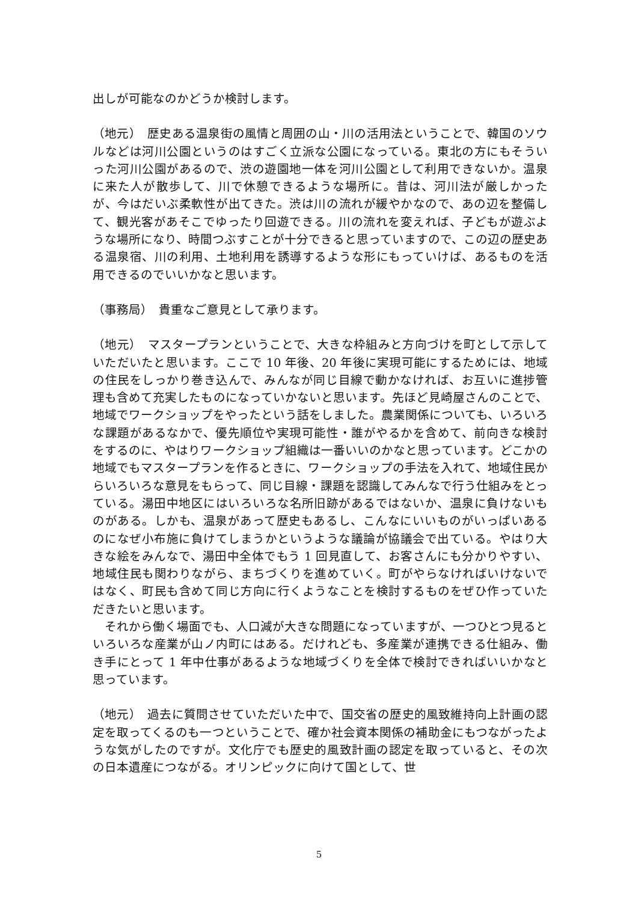出しが可能なのかどうか検討します。
（地元）　歴史ある温泉街の風情と周囲の山・川の活用法ということで、韓国のソウルなどは河川公園というのはすごく立派な公園になっている。東北の方にもそういった河川公園があるので、渋の遊園地一体を河川公園として利用できないか。温泉に来た人が散歩して、川で休憩できるような場所に。昔は、河川法が厳しかったが、今はだいぶ柔軟性が出てきた。渋は川の流れが緩やかなので、あの辺を整備して、観光客があそこでゆったり回遊できる。川の流れを変えれば、子どもが遊ぶような場所になり、時間つぶすことが十分できると思っていますので、この辺の歴史ある温泉宿、川の利用、土地利用を誘導するような形にもっていけば、あるものを活用できるのでいいかなと思います。
（事務局）　貴重なご意見として承ります。
（地元）　マスタープランということで、大きな枠組みと方向づけを町として示していただいたと思います。ここで 10 年後、20 年後に実現可能にするためには、地域の住民をしっかり巻き込んで、みんなが同じ目線で動かなければ、お互いに進捗管理も含めて充実したものになっていかないと思います。先ほど見崎屋さんのことで、地域でワークショップをやったという話をしました。農業関係についても、いろいろな課題があるなかで、優先順位や実現可能性・誰がやるかを含めて、前向きな検討をするのに、やはりワークショップ組織は一番いいのかなと思っています。どこかの地域でもマスタープランを作るときに、ワークショップの手法を入れて、地域住民からいろいろな意見をもらって、同じ目線・課題を認識してみんなで行う仕組みをとっている。湯田中地区にはいろいろな名所旧跡があるではないか、温泉に負けないものがある。しかも、温泉があって歴史もあるし、こんなにいいものがいっぱいあるのになぜ小布施に負けてしまうかというような議論が協議会で出ている。やはり大きな絵をみんなで、湯田中全体でもう 1 回見直して、お客さんにも分かりやすい、地域住民も関わりながら、まちづくりを進めていく。町がやらなければいけないではなく、町民も含めて同じ方向に行くようなことを検討するものをぜひ作っていただきたいと思います。
それから働く場面でも、人口減が大きな問題になっていますが、一つひとつ見るといろいろな産業が山ノ内町にはある。だけれども、多産業が連携できる仕組み、働き手にとって 1 年中仕事があるような地域づくりを全体で検討できればいいかなと思っています。
（地元）　過去に質問させていただいた中で、国交省の歴史的風致維持向上計画の認定を取ってくるのも一つということで、確か社会資本関係の補助金にもつながったような気がしたのですが。文化庁でも歴史的風致計画の認定を取っていると、その次の日本遺産につながる。オリンピックに向けて国として、世
5